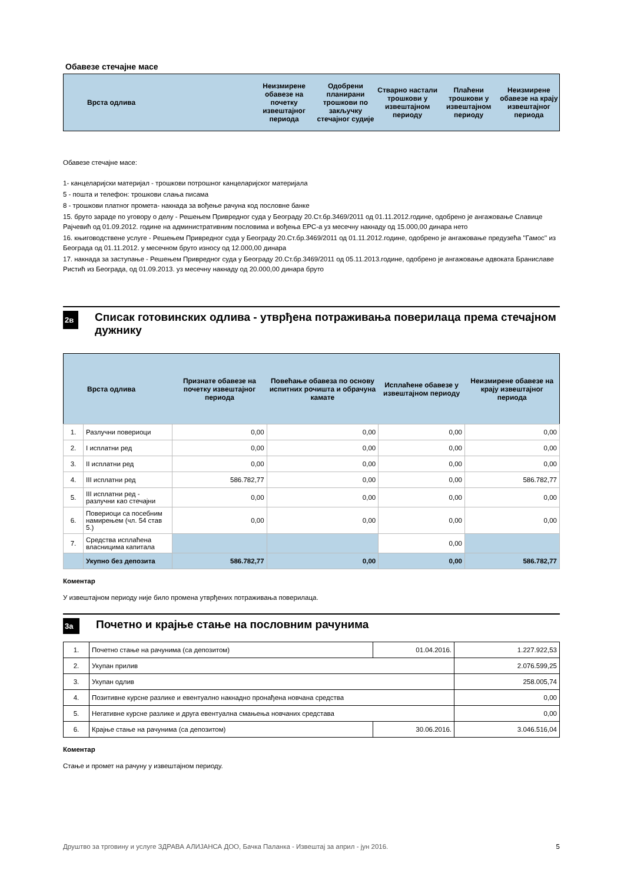Обавезе стечајне масе
| Врста одлива | Неизмирене обавезе на почетку извештајног периода | Одобрени планирани трошкови по закључку стечајног судије | Стварно настали трошкови у извештајном периоду | Плаћени трошкови у извештајном периоду | Неизмирене обавезе на крају извештајног периода |
| --- | --- | --- | --- | --- | --- |
Обавезе стечајне масе:
1- канцеларијски материјал - трошкови потрошног канцеларијског материјала
5 - пошта и телефон: трошкови слања писама
8 - трошкови платног промета- накнада за вођење рачуна код пословне банке
15. бруто зараде по уговору о делу - Решењем Привредног суда у Београду 20.Ст.бр.3469/2011 од 01.11.2012.године, одобрено је ангажовање Славице Рајчевић од 01.09.2012. године на административним пословима и вођења ЕРС-а уз месечну накнаду од 15.000,00 динара нето
16. књиговодствене услуге - Решењем Привредног суда у Београду 20.Ст.бр.3469/2011 од 01.11.2012.године, одобрено је ангажовање предузећа ''Гамос'' из Београда од 01.11.2012. у месечном бруто износу од 12.000,00 динара
17. накнада за заступање - Решењем Привредног суда у Београду 20.Ст.бр.3469/2011 од 05.11.2013.године, одобрено је ангажовање адвоката Браниславе Ристић из Београда, од 01.09.2013. уз месечну накнаду од 20.000,00 динара бруто
2в Списак готовинских одлива - утврђена потраживања поверилаца према стечајном дужнику
| Врста одлива | | Признате обавезе на почетку извештајног периода | Повећање обавеза по основу испитних рочишта и обрачуна камате | Исплаћене обавезе у извештајном периоду | Неизмирене обавезе на крају извештајног периода |
| --- | --- | --- | --- | --- | --- |
| 1. | Разлучни повериоци | 0,00 | 0,00 | 0,00 | 0,00 |
| 2. | I исплатни ред | 0,00 | 0,00 | 0,00 | 0,00 |
| 3. | II исплатни ред | 0,00 | 0,00 | 0,00 | 0,00 |
| 4. | III исплатни ред | 586.782,77 | 0,00 | 0,00 | 586.782,77 |
| 5. | III исплатни ред - разлучни као стечајни | 0,00 | 0,00 | 0,00 | 0,00 |
| 6. | Повериоци са посебним намирењем (чл. 54 став 5.) | 0,00 | 0,00 | 0,00 | 0,00 |
| 7. | Средства исплаћена власницима капитала | | | 0,00 | |
| | Укупно без депозита | 586.782,77 | 0,00 | 0,00 | 586.782,77 |
Коментар
У извештајном периоду није било промена утврђених потраживања поверилаца.
3а Почетно и крајње стање на пословним рачунима
| 1. | Почетно стање на рачунима (са депозитом) | 01.04.2016. | 1.227.922,53 |
| 2. | Укупан прилив | | 2.076.599,25 |
| 3. | Укупан одлив | | 258.005,74 |
| 4. | Позитивне курсне разлике и евентуално накнадно пронађена новчана средства | | 0,00 |
| 5. | Негативне курсне разлике и друга евентуална смањења новчаних средстава | | 0,00 |
| 6. | Крајње стање на рачунима (са депозитом) | 30.06.2016. | 3.046.516,04 |
Коментар
Стање и промет на рачуну у извештајном периоду.
Друштво за трговину и услуге ЗДРАВА АЛИЈАНСА ДОО, Бачка Паланка - Извештај за април - јун 2016. 5